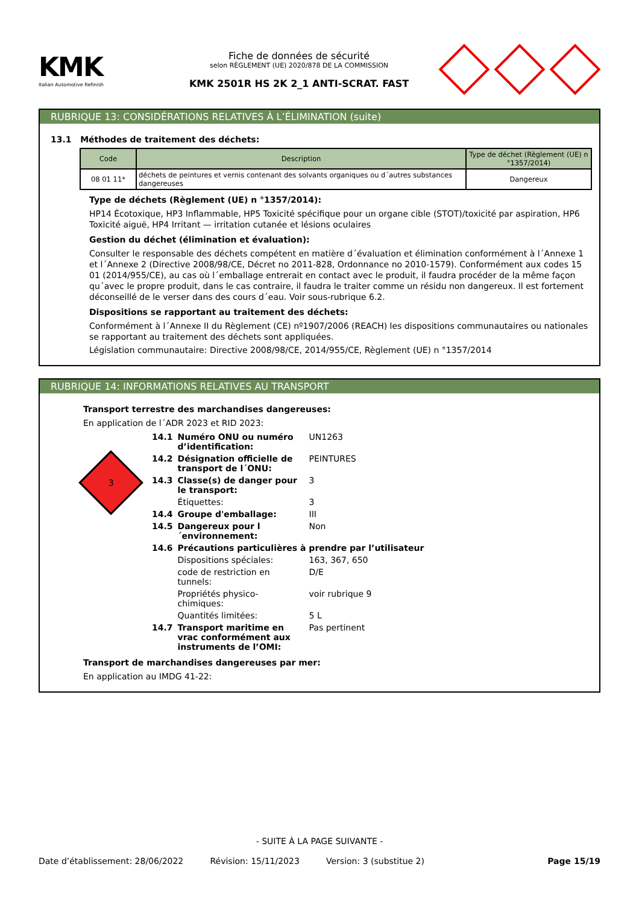KMK
Italian Automotive Refinish
Fiche de données de sécurité
selon RÈGLEMENT (UE) 2020/878 DE LA COMMISSION
KMK 2501R HS 2K 2_1 ANTI-SCRAT. FAST
RUBRIQUE 13: CONSIDÉRATIONS RELATIVES À L’ÉLIMINATION (suite)
13.1 Méthodes de traitement des déchets:
| Code | Description | Type de déchet (Règlement (UE) n °1357/2014) |
| --- | --- | --- |
| 08 01 11* | déchets de peintures et vernis contenant des solvants organiques ou d´autres substances dangereuses | Dangereux |
Type de déchets (Règlement (UE) n °1357/2014):
HP14 Écotoxique, HP3 Inflammable, HP5 Toxicité spécifique pour un organe cible (STOT)/toxicité par aspiration, HP6 Toxicité aiguë, HP4 Irritant — irritation cutanée et lésions oculaires
Gestion du déchet (élimination et évaluation):
Consulter le responsable des déchets compétent en matière d´évaluation et élimination conformément à l´Annexe 1 et l´Annexe 2 (Directive 2008/98/CE, Décret no 2011-828, Ordonnance no 2010-1579). Conformément aux codes 15 01 (2014/955/CE), au cas où l´emballage entrerait en contact avec le produit, il faudra procéder de la même façon qu´avec le propre produit, dans le cas contraire, il faudra le traiter comme un résidu non dangereux. Il est fortement déconseillé de le verser dans des cours d´eau. Voir sous-rubrique 6.2.
Dispositions se rapportant au traitement des déchets:
Conformément à l´Annexe II du Règlement (CE) nº1907/2006 (REACH) les dispositions communautaires ou nationales se rapportant au traitement des déchets sont appliquées.
Législation communautaire: Directive 2008/98/CE, 2014/955/CE, Règlement (UE) n °1357/2014
RUBRIQUE 14: INFORMATIONS RELATIVES AU TRANSPORT
Transport terrestre des marchandises dangereuses:
En application de l´ADR 2023 et RID 2023:
3
| 14.1 | Numéro ONU ou numéro d’identification: | UN1263 |
| 14.2 | Désignation officielle de transport de l´ONU: | PEINTURES |
| 14.3 | Classe(s) de danger pour le transport: | 3 |
| | Étiquettes: | 3 |
| 14.4 | Groupe d'emballage: | III |
| 14.5 | Dangereux pour l´environnement: | Non |
| 14.6 | Précautions particulières à prendre par l’utilisateur | |
| | Dispositions spéciales: | 163, 367, 650 |
| | code de restriction en tunnels: | D/E |
| | Propriétés physico-chimiques: | voir rubrique 9 |
| | Quantités limitées: | 5 L |
| 14.7 | Transport maritime en vrac conformément aux instruments de l’OMI: | Pas pertinent |
Transport de marchandises dangereuses par mer:
En application au IMDG 41-22:
- SUITE À LA PAGE SUIVANTE -
Date d’établissement: 28/06/2022 Révision: 15/11/2023 Version: 3 (substitue 2) Page 15/19